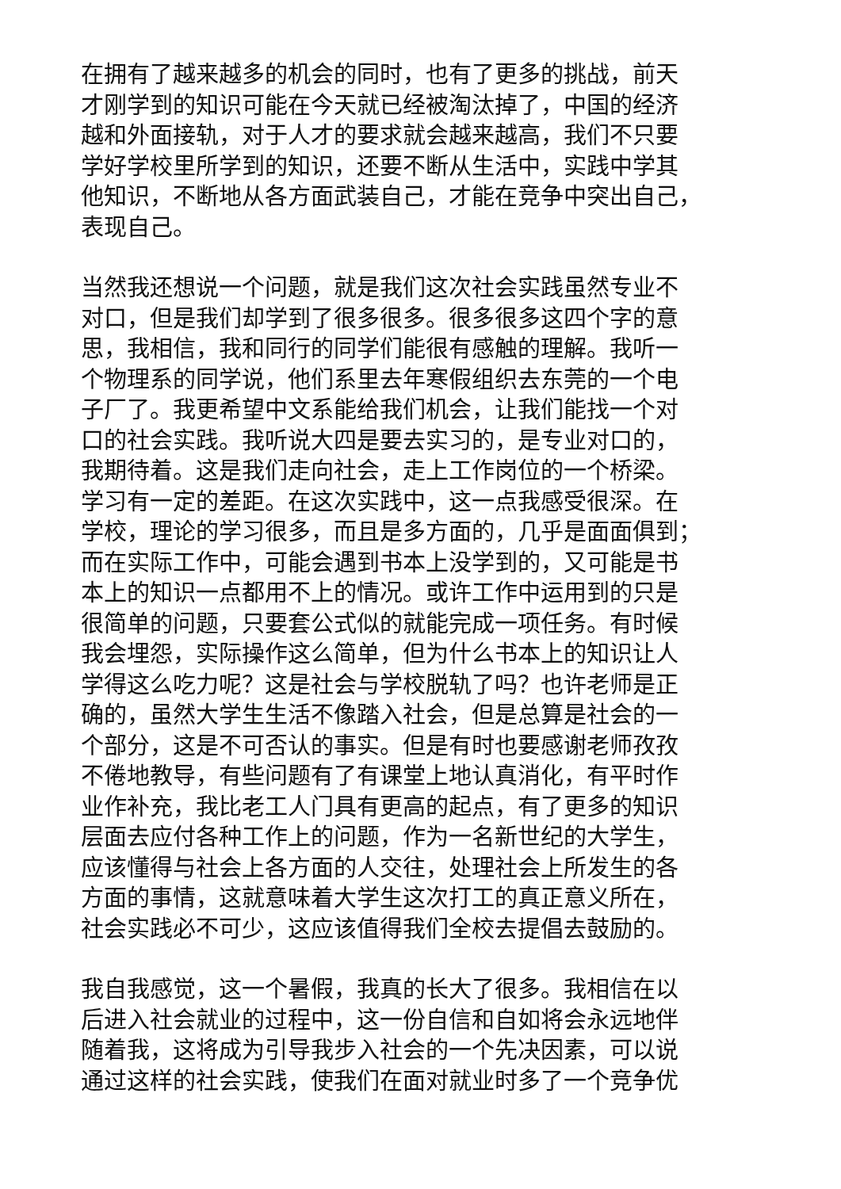在拥有了越来越多的机会的同时，也有了更多的挑战，前天
才刚学到的知识可能在今天就已经被淘汰掉了，中国的经济
越和外面接轨，对于人才的要求就会越来越高，我们不只要
学好学校里所学到的知识，还要不断从生活中，实践中学其
他知识，不断地从各方面武装自己，才能在竞争中突出自己，
表现自己。
当然我还想说一个问题，就是我们这次社会实践虽然专业不
对口，但是我们却学到了很多很多。很多很多这四个字的意
思，我相信，我和同行的同学们能很有感触的理解。我听一
个物理系的同学说，他们系里去年寒假组织去东莞的一个电
子厂了。我更希望中文系能给我们机会，让我们能找一个对
口的社会实践。我听说大四是要去实习的，是专业对口的，
我期待着。这是我们走向社会，走上工作岗位的一个桥梁。
学习有一定的差距。在这次实践中，这一点我感受很深。在
学校，理论的学习很多，而且是多方面的，几乎是面面俱到；
而在实际工作中，可能会遇到书本上没学到的，又可能是书
本上的知识一点都用不上的情况。或许工作中运用到的只是
很简单的问题，只要套公式似的就能完成一项任务。有时候
我会埋怨，实际操作这么简单，但为什么书本上的知识让人
学得这么吃力呢？这是社会与学校脱轨了吗？也许老师是正
确的，虽然大学生生活不像踏入社会，但是总算是社会的一
个部分，这是不可否认的事实。但是有时也要感谢老师孜孜
不倦地教导，有些问题有了有课堂上地认真消化，有平时作
业作补充，我比老工人门具有更高的起点，有了更多的知识
层面去应付各种工作上的问题，作为一名新世纪的大学生，
应该懂得与社会上各方面的人交往，处理社会上所发生的各
方面的事情，这就意味着大学生这次打工的真正意义所在，
社会实践必不可少，这应该值得我们全校去提倡去鼓励的。
我自我感觉，这一个暑假，我真的长大了很多。我相信在以
后进入社会就业的过程中，这一份自信和自如将会永远地伴
随着我，这将成为引导我步入社会的一个先决因素，可以说
通过这样的社会实践，使我们在面对就业时多了一个竞争优